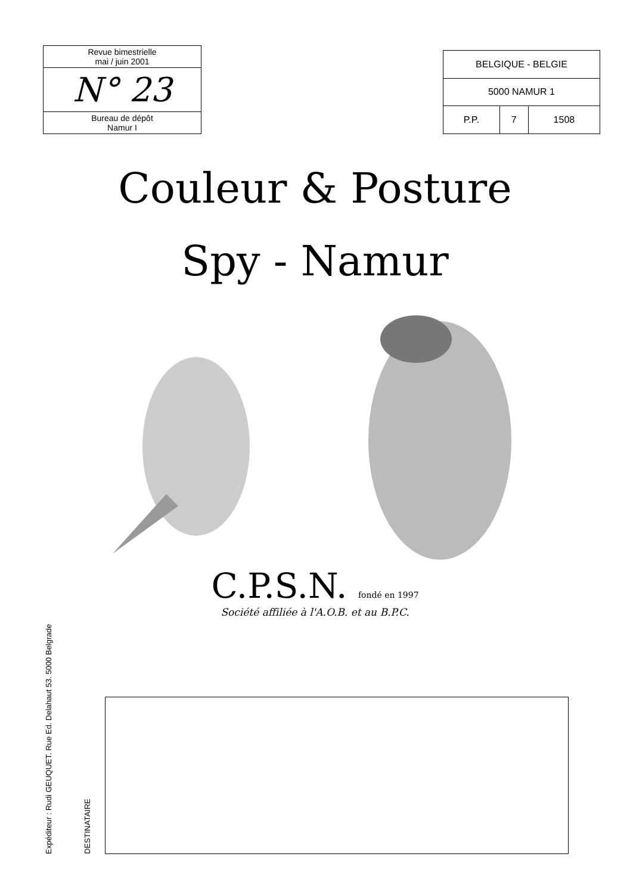Revue bimestrielle
mai / juin 2001
N° 23
Bureau de dépôt
Namur I
| BELGIQUE - BELGIE | | |
| 5000 NAMUR 1 | | |
| P.P. | 7 | 1508 |
Couleur & Posture
Spy - Namur
C.P.S.N. fondé en 1997
Société affiliée à l'A.O.B. et au B.P.C.
Expéditeur : Rudi GEUQUET. Rue Ed. Delahaut 53. 5000 Belgrade
DESTINATAIRE